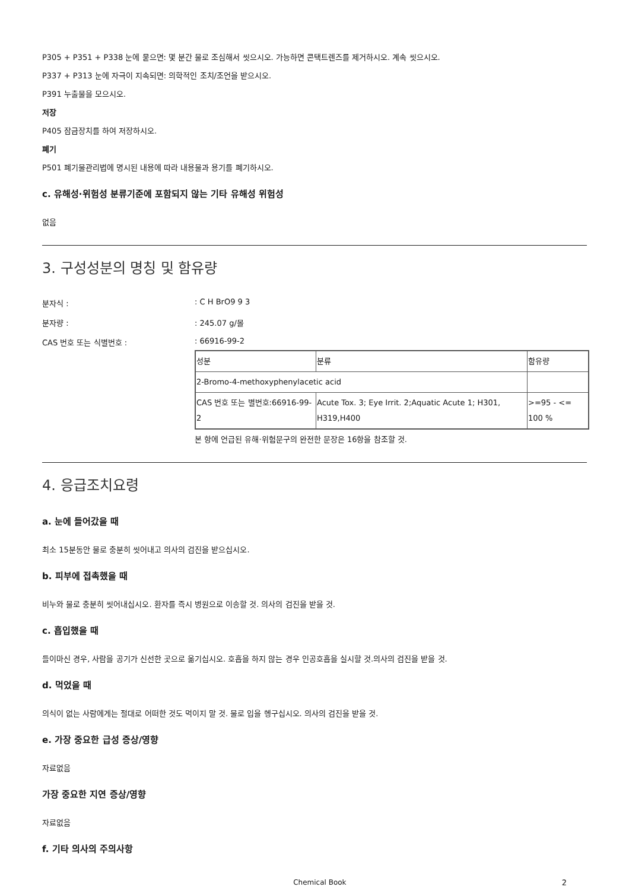P305 + P351 + P338 눈에 묻으면: 몇 분간 물로 조심해서 씻으시오. 가능하면 콘택트렌즈를 제거하시오. 계속 씻으시오.
P337 + P313 눈에 자극이 지속되면: 의학적인 조치/조언을 받으시오.
P391 누출물을 모으시오.
저장
P405 잠금장치를 하여 저장하시오.
폐기
P501 폐기물관리법에 명시된 내용에 따라 내용물과 용기를 폐기하시오.
c. 유해성·위험성 분류기준에 포함되지 않는 기타 유해성 위험성
없음
3. 구성성분의 명칭 및 함유량
분자식 : : C H BrO9 9 3
분자량 : : 245.07 g/몰
CAS 번호 또는 식별번호 : : 66916-99-2
| 성분 | 분류 | 함유량 |
| --- | --- | --- |
| 2-Bromo-4-methoxyphenylacetic acid | | |
| CAS 번호 또는 별번호:66916-99-2 | Acute Tox. 3; Eye Irrit. 2;Aquatic Acute 1; H301, H319,H400 | >=95 - <= 100 % |
본 항에 언급된 유해·위험문구의 완전한 문장은 16항을 참조할 것.
4. 응급조치요령
a. 눈에 들어갔을 때
최소 15분동안 물로 충분히 씻어내고 의사의 검진을 받으십시오.
b. 피부에 접촉했을 때
비누와 물로 충분히 씻어내십시오. 환자를 즉시 병원으로 이송할 것. 의사의 검진을 받을 것.
c. 흡입했을 때
들이마신 경우, 사람을 공기가 신선한 곳으로 옮기십시오. 호흡을 하지 않는 경우 인공호흡을 실시할 것.의사의 검진을 받을 것.
d. 먹었을 때
의식이 없는 사람에게는 절대로 어떠한 것도 먹이지 말 것. 물로 입을 헹구십시오. 의사의 검진을 받을 것.
e. 가장 중요한 급성 증상/영향
자료없음
가장 중요한 지연 증상/영향
자료없음
f. 기타 의사의 주의사항
Chemical Book 2